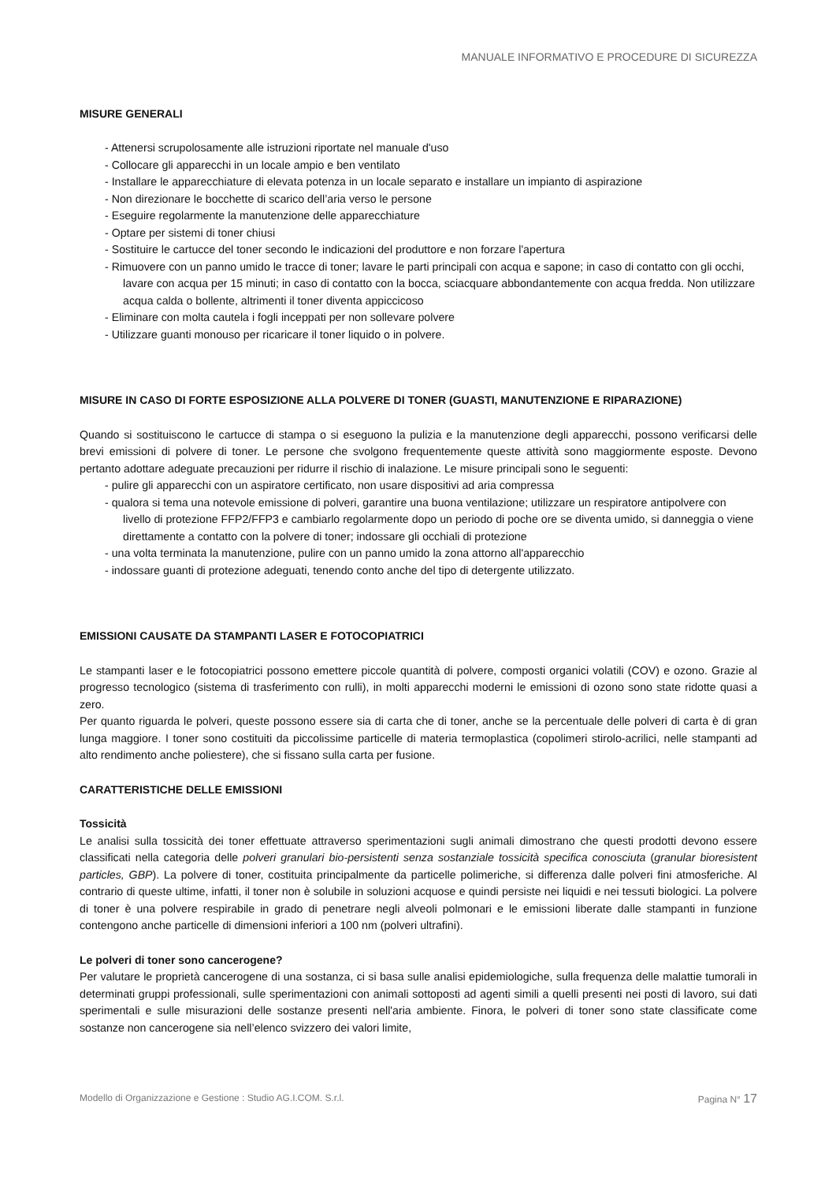MANUALE INFORMATIVO E PROCEDURE DI SICUREZZA
MISURE GENERALI
- Attenersi scrupolosamente alle istruzioni riportate nel manuale d'uso
- Collocare gli apparecchi in un locale ampio e ben ventilato
- Installare le apparecchiature di elevata potenza in un locale separato e installare un impianto di aspirazione
- Non direzionare le bocchette di scarico dell’aria verso le persone
- Eseguire regolarmente la manutenzione delle apparecchiature
- Optare per sistemi di toner chiusi
- Sostituire le cartucce del toner secondo le indicazioni del produttore e non forzare l'apertura
- Rimuovere con un panno umido le tracce di toner; lavare le parti principali con acqua e sapone; in caso di contatto con gli occhi, lavare con acqua per 15 minuti; in caso di contatto con la bocca, sciacquare abbondantemente con acqua fredda. Non utilizzare acqua calda o bollente, altrimenti il toner diventa appiccicoso
- Eliminare con molta cautela i fogli inceppati per non sollevare polvere
- Utilizzare guanti monouso per ricaricare il toner liquido o in polvere.
MISURE IN CASO DI FORTE ESPOSIZIONE ALLA POLVERE DI TONER (GUASTI, MANUTENZIONE E RIPARAZIONE)
Quando si sostituiscono le cartucce di stampa o si eseguono la pulizia e la manutenzione degli apparecchi, possono verificarsi delle brevi emissioni di polvere di toner. Le persone che svolgono frequentemente queste attività sono maggiormente esposte. Devono pertanto adottare adeguate precauzioni per ridurre il rischio di inalazione. Le misure principali sono le seguenti:
- pulire gli apparecchi con un aspiratore certificato, non usare dispositivi ad aria compressa
- qualora si tema una notevole emissione di polveri, garantire una buona ventilazione; utilizzare un respiratore antipolvere con livello di protezione FFP2/FFP3 e cambiarlo regolarmente dopo un periodo di poche ore se diventa umido, si danneggia o viene direttamente a contatto con la polvere di toner; indossare gli occhiali di protezione
- una volta terminata la manutenzione, pulire con un panno umido la zona attorno all'apparecchio
- indossare guanti di protezione adeguati, tenendo conto anche del tipo di detergente utilizzato.
EMISSIONI CAUSATE DA STAMPANTI LASER E FOTOCOPIATRICI
Le stampanti laser e le fotocopiatrici possono emettere piccole quantità di polvere, composti organici volatili (COV) e ozono. Grazie al progresso tecnologico (sistema di trasferimento con rulli), in molti apparecchi moderni le emissioni di ozono sono state ridotte quasi a zero.
Per quanto riguarda le polveri, queste possono essere sia di carta che di toner, anche se la percentuale delle polveri di carta è di gran lunga maggiore. I toner sono costituiti da piccolissime particelle di materia termoplastica (copolimeri stirolo-acrilici, nelle stampanti ad alto rendimento anche poliestere), che si fissano sulla carta per fusione.
CARATTERISTICHE DELLE EMISSIONI
Tossicità
Le analisi sulla tossicità dei toner effettuate attraverso sperimentazioni sugli animali dimostrano che questi prodotti devono essere classificati nella categoria delle polveri granulari bio-persistenti senza sostanziale tossicità specifica conosciuta (granular bioresistent particles, GBP). La polvere di toner, costituita principalmente da particelle polimeriche, si differenza dalle polveri fini atmosferiche. Al contrario di queste ultime, infatti, il toner non è solubile in soluzioni acquose e quindi persiste nei liquidi e nei tessuti biologici. La polvere di toner è una polvere respirabile in grado di penetrare negli alveoli polmonari e le emissioni liberate dalle stampanti in funzione contengono anche particelle di dimensioni inferiori a 100 nm (polveri ultrafini).
Le polveri di toner sono cancerogene?
Per valutare le proprietà cancerogene di una sostanza, ci si basa sulle analisi epidemiologiche, sulla frequenza delle malattie tumorali in determinati gruppi professionali, sulle sperimentazioni con animali sottoposti ad agenti simili a quelli presenti nei posti di lavoro, sui dati sperimentali e sulle misurazioni delle sostanze presenti nell'aria ambiente. Finora, le polveri di toner sono state classificate come sostanze non cancerogene sia nell’elenco svizzero dei valori limite,
Modello di Organizzazione e Gestione : Studio AG.I.COM. S.r.l. Pagina N° 17